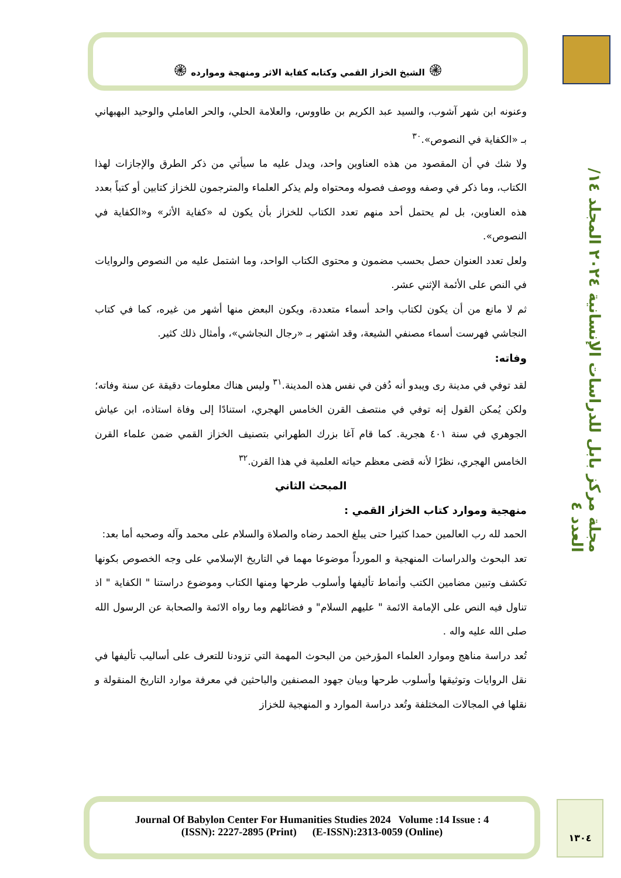۞ الشيخ الخزاز القمي وكتابه كفاية الاثر ومنهجة وموارده ۞
مجلة مركز بابل للدراسات الإنسانية ٢٠٢٤ المجلد ١٤/ العدد ٤
وعنونه ابن شهر آشوب، والسيد عبد الكريم بن طاووس، والعلامة الحلي، والحر العاملي والوحيد البهبهاني بـ «الكفاية في النصوص».<sup>٣٠</sup>
ولا شك في أن المقصود من هذه العناوين واحد، ويدل عليه ما سيأتي من ذكر الطرق والإجازات لهذا الكتاب، وما ذكر في وصفه ووصف فصوله ومحتواه ولم يذكر العلماء والمترجمون للخزاز كتابين أو كتباً بعدد هذه العناوين، بل لم يحتمل أحد منهم تعدد الكتاب للخزاز بأن يكون له «كفاية الأثر» و«الكفاية في النصوص».
ولعل تعدد العنوان حصل بحسب مضمون و محتوى الكتاب الواحد، وما اشتمل عليه من النصوص والروايات في النص على الأئمة الإثني عشر.
ثم لا مانع من أن يكون لكتاب واحد أسماء متعددة، ويكون البعض منها أشهر من غيره، كما في كتاب النجاشي فهرست أسماء مصنفي الشيعة، وقد اشتهر بـ «رجال النجاشي»، وأمثال ذلك كثير.
وفاته:
لقد توفي في مدينة رى ويبدو أنه دُفن في نفس هذه المدينة.<sup>٣١</sup> وليس هناك معلومات دقيقة عن سنة وفاته؛ ولكن يُمكن القول إنه توفي في منتصف القرن الخامس الهجري، استنادًا إلى وفاة استاذه، ابن عياش الجوهري في سنة ٤٠١ هجرية. كما قام آغا بزرك الطهراني بتصنيف الخزاز القمي ضمن علماء القرن الخامس الهجري، نظرًا لأنه قضى معظم حياته العلمية في هذا القرن.<sup>٣٢</sup>
المبحث الثاني
منهجية وموارد كتاب الخزاز القمي :
الحمد لله رب العالمين حمدا كثيرا حتى يبلغ الحمد رضاه والصلاة والسلام على محمد وآله وصحبه أما بعد:
تعد البحوث والدراسات المنهجية و المورداً موضوعا مهما في التاريخ الإسلامي على وجه الخصوص بكونها تكشف وتبين مضامين الكتب وأنماط تأليفها وأسلوب طرحها ومنها الكتاب وموضوع دراستنا " الكفاية " اذ تناول فيه النص على الإمامة الائمة " عليهم السلام" و فضائلهم وما رواه الائمة والصحابة عن الرسول الله صلى الله عليه واله .
تُعد دراسة مناهج وموارد العلماء المؤرخين من البحوث المهمة التي تزودنا للتعرف على أساليب تأليفها في نقل الروايات وتوثيقها وأسلوب طرحها وبيان جهود المصنفين والباحثين في معرفة موارد التاريخ المنقولة و نقلها في المجالات المختلفة وتُعد دراسة الموارد و المنهجية للخزاز
Journal Of Babylon Center For Humanities Studies 2024 Volume :14 Issue : 4
(ISSN): 2227-2895 (Print) (E-ISSN):2313-0059 (Online)
١٣٠٤